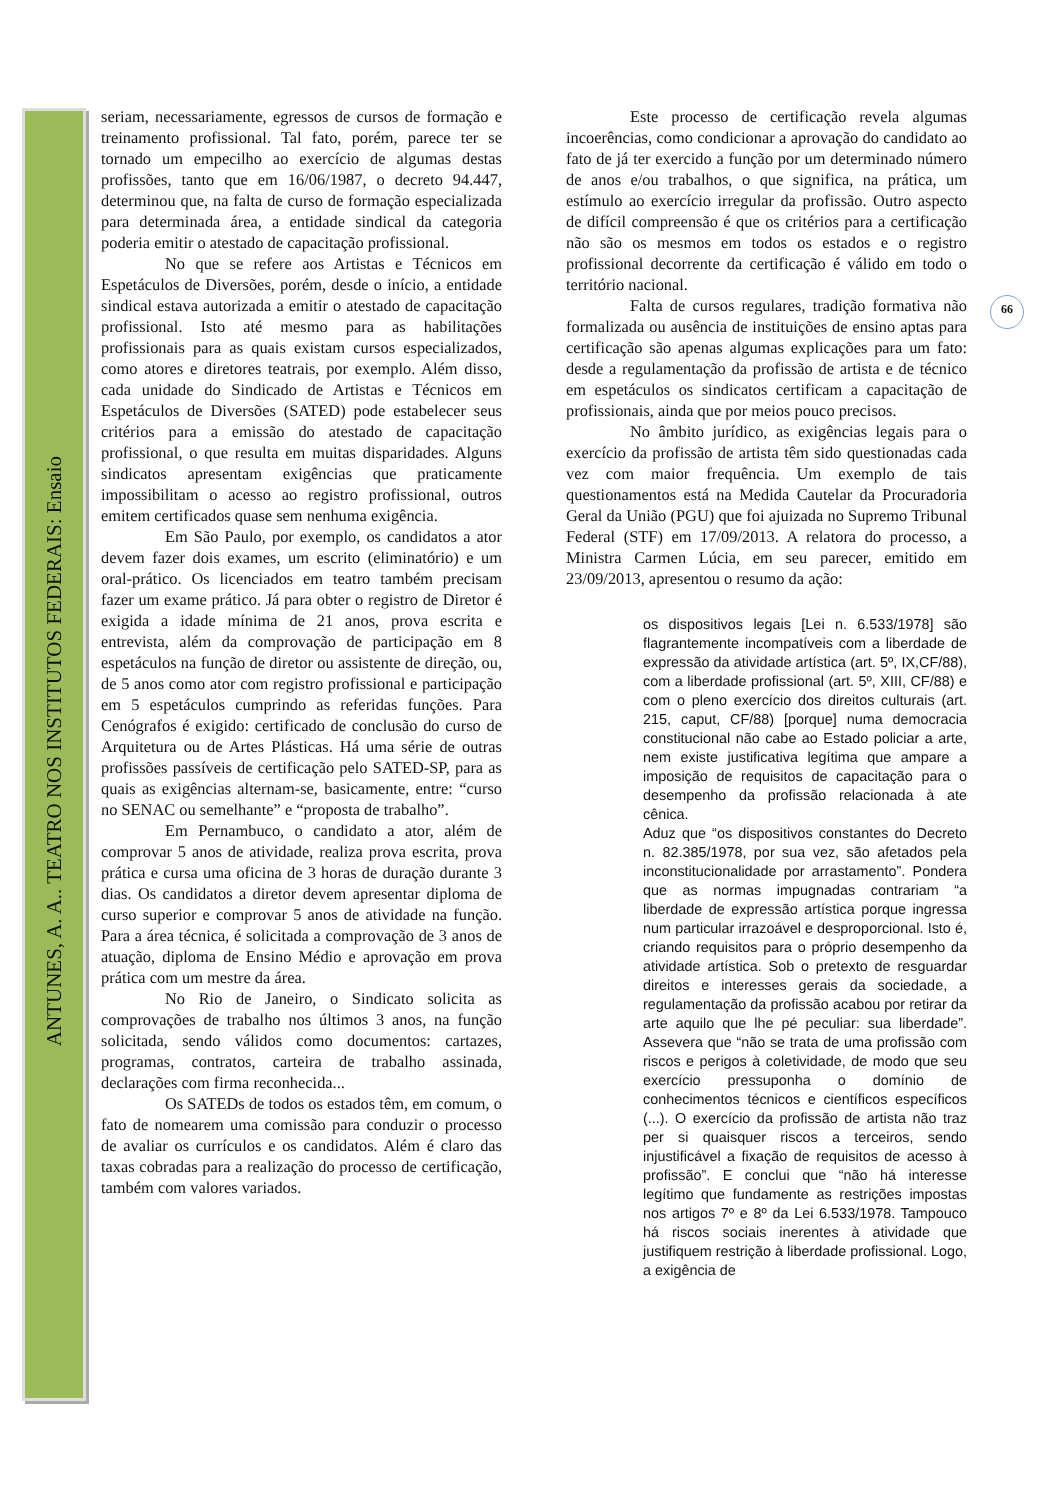ANTUNES, A. A.. TEATRO NOS INSTITUTOS FEDERAIS: Ensaio
66
seriam, necessariamente, egressos de cursos de formação e treinamento profissional. Tal fato, porém, parece ter se tornado um empecilho ao exercício de algumas destas profissões, tanto que em 16/06/1987, o decreto 94.447, determinou que, na falta de curso de formação especializada para determinada área, a entidade sindical da categoria poderia emitir o atestado de capacitação profissional.
No que se refere aos Artistas e Técnicos em Espetáculos de Diversões, porém, desde o início, a entidade sindical estava autorizada a emitir o atestado de capacitação profissional. Isto até mesmo para as habilitações profissionais para as quais existam cursos especializados, como atores e diretores teatrais, por exemplo. Além disso, cada unidade do Sindicado de Artistas e Técnicos em Espetáculos de Diversões (SATED) pode estabelecer seus critérios para a emissão do atestado de capacitação profissional, o que resulta em muitas disparidades. Alguns sindicatos apresentam exigências que praticamente impossibilitam o acesso ao registro profissional, outros emitem certificados quase sem nenhuma exigência.
Em São Paulo, por exemplo, os candidatos a ator devem fazer dois exames, um escrito (eliminatório) e um oral-prático. Os licenciados em teatro também precisam fazer um exame prático. Já para obter o registro de Diretor é exigida a idade mínima de 21 anos, prova escrita e entrevista, além da comprovação de participação em 8 espetáculos na função de diretor ou assistente de direção, ou, de 5 anos como ator com registro profissional e participação em 5 espetáculos cumprindo as referidas funções. Para Cenógrafos é exigido: certificado de conclusão do curso de Arquitetura ou de Artes Plásticas. Há uma série de outras profissões passíveis de certificação pelo SATED-SP, para as quais as exigências alternam-se, basicamente, entre: “curso no SENAC ou semelhante” e “proposta de trabalho”.
Em Pernambuco, o candidato a ator, além de comprovar 5 anos de atividade, realiza prova escrita, prova prática e cursa uma oficina de 3 horas de duração durante 3 dias. Os candidatos a diretor devem apresentar diploma de curso superior e comprovar 5 anos de atividade na função. Para a área técnica, é solicitada a comprovação de 3 anos de atuação, diploma de Ensino Médio e aprovação em prova prática com um mestre da área.
No Rio de Janeiro, o Sindicato solicita as comprovações de trabalho nos últimos 3 anos, na função solicitada, sendo válidos como documentos: cartazes, programas, contratos, carteira de trabalho assinada, declarações com firma reconhecida...
Os SATEDs de todos os estados têm, em comum, o fato de nomearem uma comissão para conduzir o processo de avaliar os currículos e os candidatos. Além é claro das taxas cobradas para a realização do processo de certificação, também com valores variados.
Este processo de certificação revela algumas incoerências, como condicionar a aprovação do candidato ao fato de já ter exercido a função por um determinado número de anos e/ou trabalhos, o que significa, na prática, um estímulo ao exercício irregular da profissão. Outro aspecto de difícil compreensão é que os critérios para a certificação não são os mesmos em todos os estados e o registro profissional decorrente da certificação é válido em todo o território nacional.
Falta de cursos regulares, tradição formativa não formalizada ou ausência de instituições de ensino aptas para certificação são apenas algumas explicações para um fato: desde a regulamentação da profissão de artista e de técnico em espetáculos os sindicatos certificam a capacitação de profissionais, ainda que por meios pouco precisos.
No âmbito jurídico, as exigências legais para o exercício da profissão de artista têm sido questionadas cada vez com maior frequência. Um exemplo de tais questionamentos está na Medida Cautelar da Procuradoria Geral da União (PGU) que foi ajuizada no Supremo Tribunal Federal (STF) em 17/09/2013. A relatora do processo, a Ministra Carmen Lúcia, em seu parecer, emitido em 23/09/2013, apresentou o resumo da ação:
os dispositivos legais [Lei n. 6.533/1978] são flagrantemente incompatíveis com a liberdade de expressão da atividade artística (art. 5º, IX,CF/88), com a liberdade profissional (art. 5º, XIII, CF/88) e com o pleno exercício dos direitos culturais (art. 215, caput, CF/88) [porque] numa democracia constitucional não cabe ao Estado policiar a arte, nem existe justificativa legítima que ampare a imposição de requisitos de capacitação para o desempenho da profissão relacionada à ate cênica.
Aduz que “os dispositivos constantes do Decreto n. 82.385/1978, por sua vez, são afetados pela inconstitucionalidade por arrastamento”. Pondera que as normas impugnadas contrariam “a liberdade de expressão artística porque ingressa num particular irrazoável e desproporcional. Isto é, criando requisitos para o próprio desempenho da atividade artística. Sob o pretexto de resguardar direitos e interesses gerais da sociedade, a regulamentação da profissão acabou por retirar da arte aquilo que lhe pé peculiar: sua liberdade”. Assevera que “não se trata de uma profissão com riscos e perigos à coletividade, de modo que seu exercício pressuponha o domínio de conhecimentos técnicos e científicos específicos (...). O exercício da profissão de artista não traz per si quaisquer riscos a terceiros, sendo injustificável a fixação de requisitos de acesso à profissão”. E conclui que “não há interesse legítimo que fundamente as restrições impostas nos artigos 7º e 8º da Lei 6.533/1978. Tampouco há riscos sociais inerentes à atividade que justifiquem restrição à liberdade profissional. Logo, a exigência de